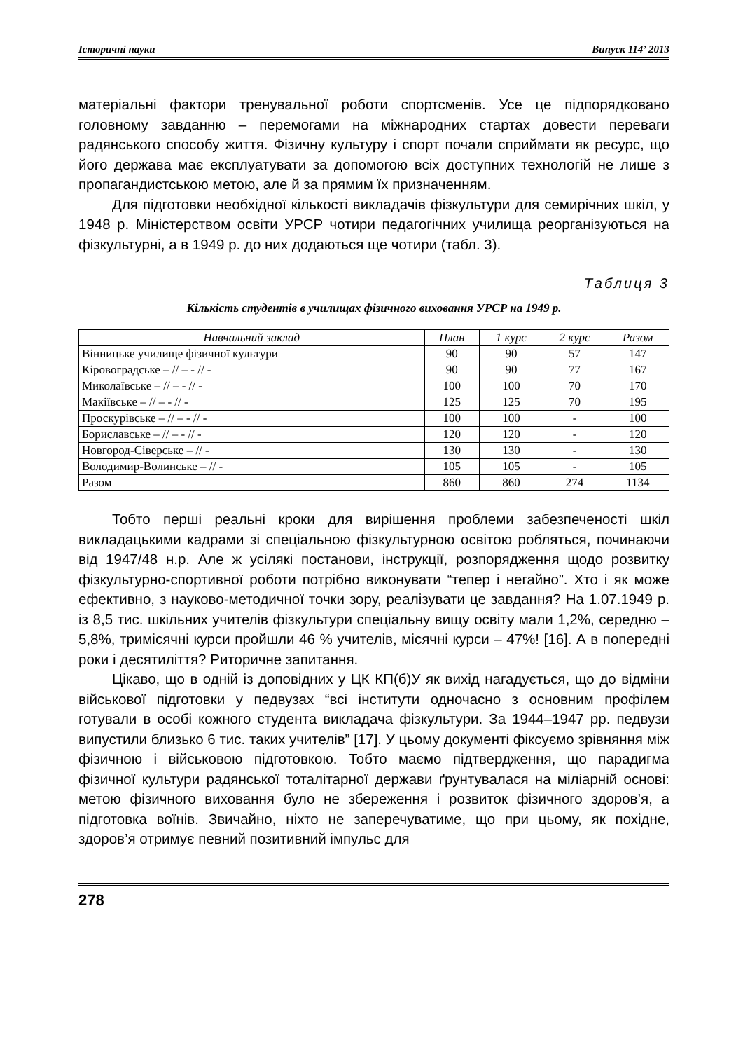Історичні науки Випуск 114’ 2013
матеріальні фактори тренувальної роботи спортсменів. Усе це підпорядковано головному завданню – перемогами на міжнародних стартах довести переваги радянського способу життя. Фізичну культуру і спорт почали сприймати як ресурс, що його держава має експлуатувати за допомогою всіх доступних технологій не лише з пропагандистською метою, але й за прямим їх призначенням.
Для підготовки необхідної кількості викладачів фізкультури для семирічних шкіл, у 1948 р. Міністерством освіти УРСР чотири педагогічних училища реорганізуються на фізкультурні, а в 1949 р. до них додаються ще чотири (табл. 3).
Таблиця 3
Кількість студентів в училищах фізичного виховання УРСР на 1949 р.
| Навчальний заклад | План | 1 курс | 2 курс | Разом |
| --- | --- | --- | --- | --- |
| Вінницьке училище фізичної культури | 90 | 90 | 57 | 147 |
| Кіровоградське – // – - // - | 90 | 90 | 77 | 167 |
| Миколаївське – // – - // - | 100 | 100 | 70 | 170 |
| Макіївське – // – - // - | 125 | 125 | 70 | 195 |
| Проскурівське – // – - // - | 100 | 100 | - | 100 |
| Бориславське – // – - // - | 120 | 120 | - | 120 |
| Новгород-Сіверське – // - | 130 | 130 | - | 130 |
| Володимир-Волинське – // - | 105 | 105 | - | 105 |
| Разом | 860 | 860 | 274 | 1134 |
Тобто перші реальні кроки для вирішення проблеми забезпеченості шкіл викладацькими кадрами зі спеціальною фізкультурною освітою робляться, починаючи від 1947/48 н.р. Але ж усілякі постанови, інструкції, розпорядження щодо розвитку фізкультурно-спортивної роботи потрібно виконувати “тепер і негайно”. Хто і як може ефективно, з науково-методичної точки зору, реалізувати це завдання? На 1.07.1949 р. із 8,5 тис. шкільних учителів фізкультури спеціальну вищу освіту мали 1,2%, середню – 5,8%, тримісячні курси пройшли 46 % учителів, місячні курси – 47%! [16]. А в попередні роки і десятиліття? Риторичне запитання.
Цікаво, що в одній із доповідних у ЦК КП(б)У як вихід нагадується, що до відміни військової підготовки у педвузах “всі інститути одночасно з основним профілем готували в особі кожного студента викладача фізкультури. За 1944–1947 рр. педвузи випустили близько 6 тис. таких учителів” [17]. У цьому документі фіксуємо зрівняння між фізичною і військовою підготовкою. Тобто маємо підтвердження, що парадигма фізичної культури радянської тоталітарної держави ґрунтувалася на міліарній основі: метою фізичного виховання було не збереження і розвиток фізичного здоров’я, а підготовка воїнів. Звичайно, ніхто не заперечуватиме, що при цьому, як похідне, здоров’я отримує певний позитивний імпульс для
278